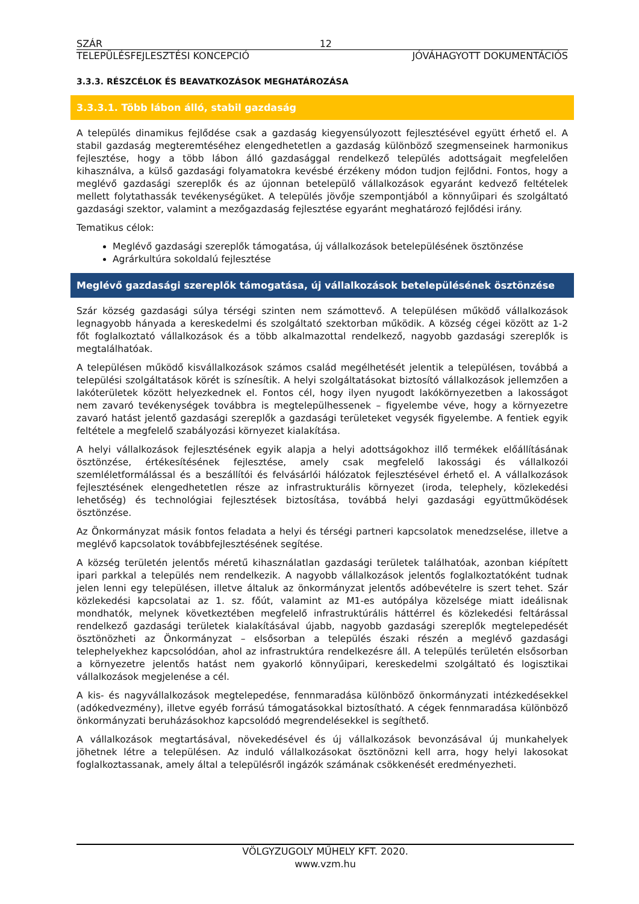SZÁR 12
TELEPÜLÉSFEJLESZTÉSI KONCEPCIÓ JÓVÁHAGYOTT DOKUMENTÁCIÓS
3.3.3. RÉSZCÉLOK ÉS BEAVATKOZÁSOK MEGHATÁROZÁSA
3.3.3.1. Több lábon álló, stabil gazdaság
A település dinamikus fejlődése csak a gazdaság kiegyensúlyozott fejlesztésével együtt érhető el. A stabil gazdaság megteremtéséhez elengedhetetlen a gazdaság különböző szegmenseinek harmonikus fejlesztése, hogy a több lábon álló gazdasággal rendelkező település adottságait megfelelően kihasználva, a külső gazdasági folyamatokra kevésbé érzékeny módon tudjon fejlődni. Fontos, hogy a meglévő gazdasági szereplők és az újonnan betelepülő vállalkozások egyaránt kedvező feltételek mellett folytathassák tevékenységüket. A település jövője szempontjából a könnyűipari és szolgáltató gazdasági szektor, valamint a mezőgazdaság fejlesztése egyaránt meghatározó fejlődési irány.
Tematikus célok:
Meglévő gazdasági szereplők támogatása, új vállalkozások betelepülésének ösztönzése
Agrárkultúra sokoldalú fejlesztése
Meglévő gazdasági szereplők támogatása, új vállalkozások betelepülésének ösztönzése
Szár község gazdasági súlya térségi szinten nem számottevő. A településen működő vállalkozások legnagyobb hányada a kereskedelmi és szolgáltató szektorban működik. A község cégei között az 1-2 főt foglalkoztató vállalkozások és a több alkalmazottal rendelkező, nagyobb gazdasági szereplők is megtalálhatóak.
A településen működő kisvállalkozások számos család megélhetését jelentik a településen, továbbá a települési szolgáltatások körét is színesítik. A helyi szolgáltatásokat biztosító vállalkozások jellemzően a lakóterületek között helyezkednek el. Fontos cél, hogy ilyen nyugodt lakókörnyezetben a lakosságot nem zavaró tevékenységek továbbra is megtelepülhessenek – figyelembe véve, hogy a környezetre zavaró hatást jelentő gazdasági szereplők a gazdasági területeket vegysék figyelembe. A fentiek egyik feltétele a megfelelő szabályozási környezet kialakítása.
A helyi vállalkozások fejlesztésének egyik alapja a helyi adottságokhoz illő termékek előállításának ösztönzése, értékesítésének fejlesztése, amely csak megfelelő lakossági és vállalkozói szemléletformálással és a beszállítói és felvásárlói hálózatok fejlesztésével érhető el. A vállalkozások fejlesztésének elengedhetetlen része az infrastrukturális környezet (iroda, telephely, közlekedési lehetőség) és technológiai fejlesztések biztosítása, továbbá helyi gazdasági együttműködések ösztönzése.
Az Önkormányzat másik fontos feladata a helyi és térségi partneri kapcsolatok menedzselése, illetve a meglévő kapcsolatok továbbfejlesztésének segítése.
A község területén jelentős méretű kihasználatlan gazdasági területek találhatóak, azonban kiépített ipari parkkal a település nem rendelkezik. A nagyobb vállalkozások jelentős foglalkoztatóként tudnak jelen lenni egy településen, illetve általuk az önkormányzat jelentős adóbevételre is szert tehet. Szár közlekedési kapcsolatai az 1. sz. főút, valamint az M1-es autópálya közelsége miatt ideálisnak mondhatók, melynek következtében megfelelő infrastruktúrális háttérrel és közlekedési feltárással rendelkező gazdasági területek kialakításával újabb, nagyobb gazdasági szereplők megtelepedését ösztönözheti az Önkormányzat – elsősorban a település északi részén a meglévő gazdasági telephelyekhez kapcsolódóan, ahol az infrastruktúra rendelkezésre áll. A település területén elsősorban a környezetre jelentős hatást nem gyakorló könnyűipari, kereskedelmi szolgáltató és logisztikai vállalkozások megjelenése a cél.
A kis- és nagyvállalkozások megtelepedése, fennmaradása különböző önkormányzati intézkedésekkel (adókedvezmény), illetve egyéb forrású támogatásokkal biztosítható. A cégek fennmaradása különböző önkormányzati beruházásokhoz kapcsolódó megrendelésekkel is segíthető.
A vállalkozások megtartásával, növekedésével és új vállalkozások bevonzásával új munkahelyek jöhetnek létre a településen. Az induló vállalkozásokat ösztönözni kell arra, hogy helyi lakosokat foglalkoztassanak, amely által a településről ingázók számának csökkenését eredményezheti.
VÖLGYZUGOLY MŰHELY KFT. 2020.
www.vzm.hu